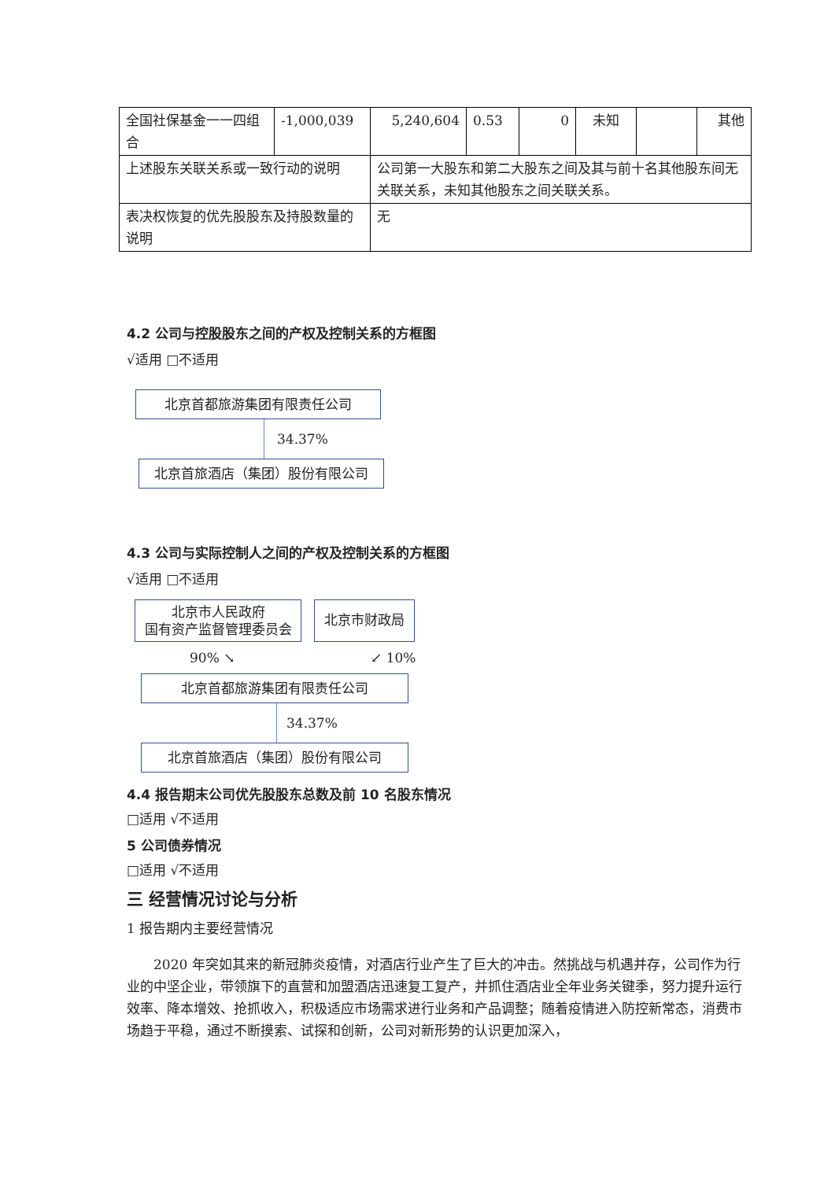| 全国社保基金一一四组合 | -1,000,039 | 5,240,604 | 0.53 | 0 | 未知 | | 其他 |
| 上述股东关联关系或一致行动的说明 | | 公司第一大股东和第二大股东之间及其与前十名其他股东间无关联关系，未知其他股东之间关联关系。 | | | | | |
| 表决权恢复的优先股股东及持股数量的说明 | | 无 | | | | | |
4.2 公司与控股股东之间的产权及控制关系的方框图
√适用 □不适用
北京首都旅游集团有限责任公司
34.37%
北京首旅酒店（集团）股份有限公司
4.3 公司与实际控制人之间的产权及控制关系的方框图
√适用 □不适用
北京市人民政府
国有资产监督管理委员会
北京市财政局
90% ↘ ↙ 10%
北京首都旅游集团有限责任公司
34.37%
北京首旅酒店（集团）股份有限公司
4.4 报告期末公司优先股股东总数及前 10 名股东情况
□适用 √不适用
5 公司债券情况
□适用 √不适用
三 经营情况讨论与分析
1 报告期内主要经营情况
2020 年突如其来的新冠肺炎疫情，对酒店行业产生了巨大的冲击。然挑战与机遇并存，公司作为行业的中坚企业，带领旗下的直营和加盟酒店迅速复工复产，并抓住酒店业全年业务关键季，努力提升运行效率、降本增效、抢抓收入，积极适应市场需求进行业务和产品调整；随着疫情进入防控新常态，消费市场趋于平稳，通过不断摸索、试探和创新，公司对新形势的认识更加深入，